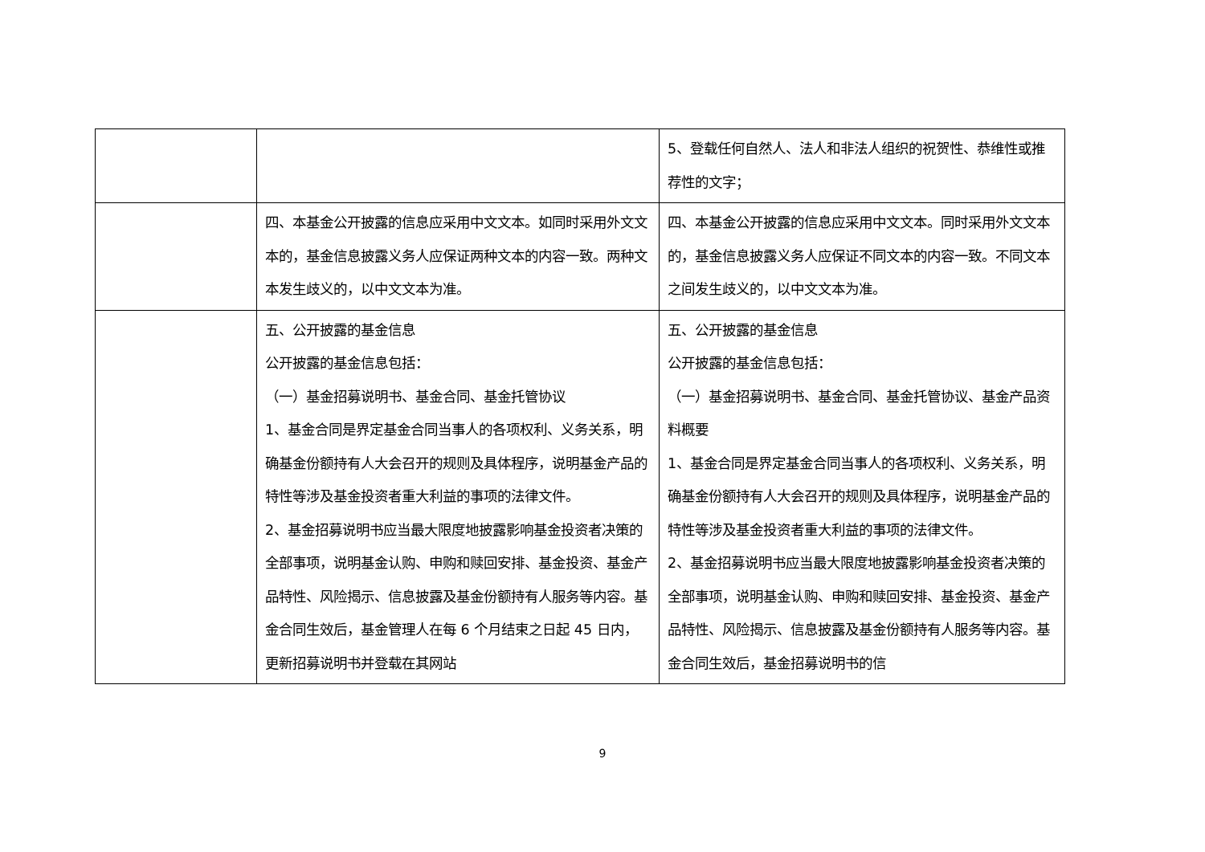| | | 5、登载任何自然人、法人和非法人组织的祝贺性、恭维性或推荐性的文字； |
| | 四、本基金公开披露的信息应采用中文文本。如同时采用外文文本的，基金信息披露义务人应保证两种文本的内容一致。两种文本发生歧义的，以中文文本为准。 | 四、本基金公开披露的信息应采用中文文本。同时采用外文文本的，基金信息披露义务人应保证不同文本的内容一致。不同文本之间发生歧义的，以中文文本为准。 |
| | 五、公开披露的基金信息 公开披露的基金信息包括： （一）基金招募说明书、基金合同、基金托管协议 1、基金合同是界定基金合同当事人的各项权利、义务关系，明确基金份额持有人大会召开的规则及具体程序，说明基金产品的特性等涉及基金投资者重大利益的事项的法律文件。 2、基金招募说明书应当最大限度地披露影响基金投资者决策的全部事项，说明基金认购、申购和赎回安排、基金投资、基金产品特性、风险揭示、信息披露及基金份额持有人服务等内容。基金合同生效后，基金管理人在每 6 个月结束之日起 45 日内，更新招募说明书并登载在其网站 | 五、公开披露的基金信息 公开披露的基金信息包括： （一）基金招募说明书、基金合同、基金托管协议、基金产品资料概要 1、基金合同是界定基金合同当事人的各项权利、义务关系，明确基金份额持有人大会召开的规则及具体程序，说明基金产品的特性等涉及基金投资者重大利益的事项的法律文件。 2、基金招募说明书应当最大限度地披露影响基金投资者决策的全部事项，说明基金认购、申购和赎回安排、基金投资、基金产品特性、风险揭示、信息披露及基金份额持有人服务等内容。基金合同生效后，基金招募说明书的信 |
9